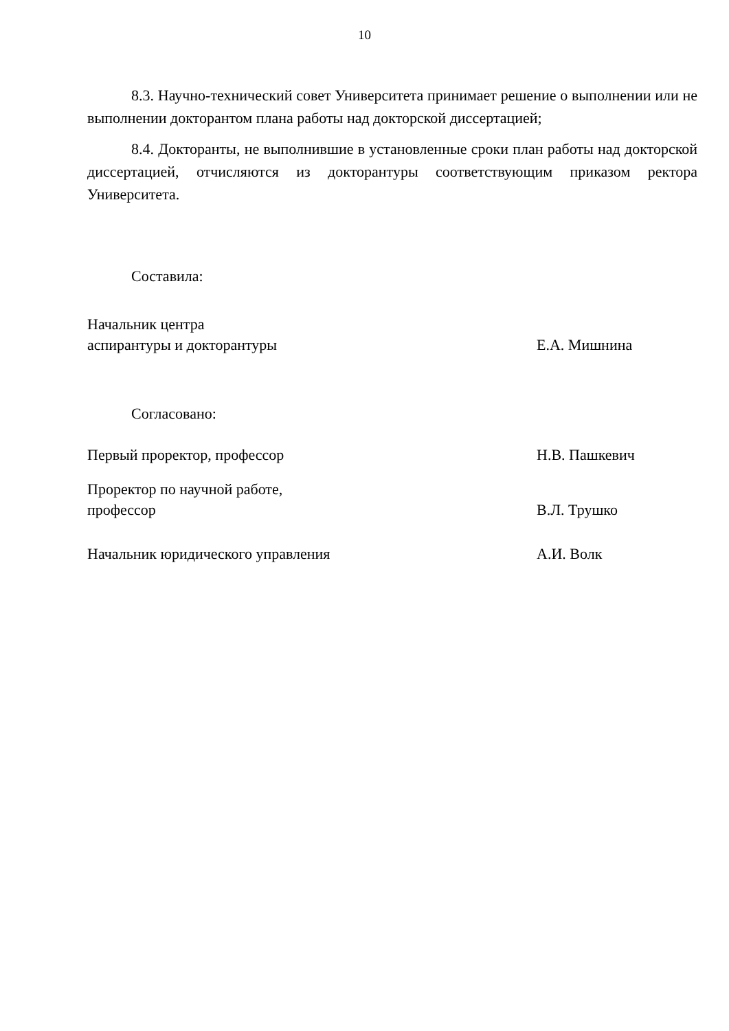10
8.3. Научно-технический совет Университета принимает решение о выполнении или не выполнении докторантом плана работы над докторской диссертацией;
8.4. Докторанты, не выполнившие в установленные сроки план работы над докторской диссертацией, отчисляются из докторантуры соответствующим приказом ректора Университета.
Составила:
Начальник центра
аспирантуры и докторантуры
Е.А. Мишнина
Согласовано:
Первый проректор, профессор Н.В. Пашкевич
Проректор по научной работе,
профессор
В.Л. Трушко
Начальник юридического управления А.И. Волк